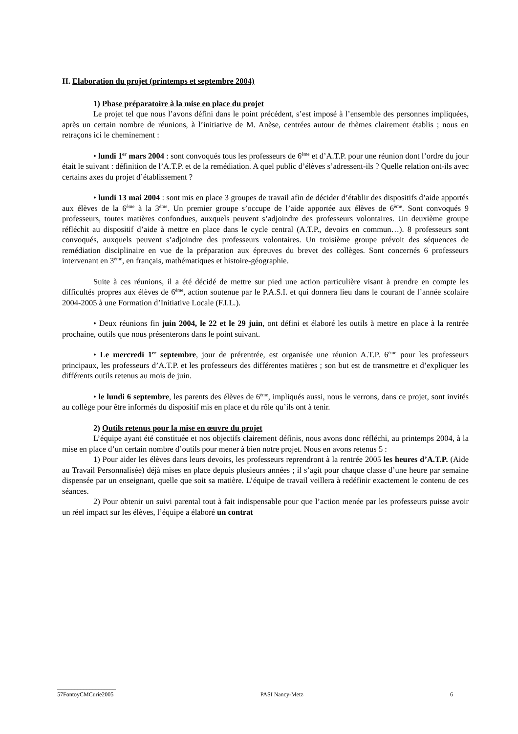II. Elaboration du projet (printemps et septembre 2004)
1) Phase préparatoire à la mise en place du projet
Le projet tel que nous l’avons défini dans le point précédent, s’est imposé à l’ensemble des personnes impliquées, après un certain nombre de réunions, à l’initiative de M. Anèse, centrées autour de thèmes clairement établis ; nous en retraçons ici le cheminement :
• lundi 1<sup>er</sup> mars 2004 : sont convoqués tous les professeurs de 6<sup>ème</sup> et d’A.T.P. pour une réunion dont l’ordre du jour était le suivant : définition de l’A.T.P. et de la remédiation. A quel public d’élèves s’adressent-ils ? Quelle relation ont-ils avec certains axes du projet d’établissement ?
• lundi 13 mai 2004 : sont mis en place 3 groupes de travail afin de décider d’établir des dispositifs d’aide apportés aux élèves de la 6<sup>ème</sup> à la 3<sup>ème</sup>. Un premier groupe s’occupe de l’aide apportée aux élèves de 6<sup>ème</sup>. Sont convoqués 9 professeurs, toutes matières confondues, auxquels peuvent s’adjoindre des professeurs volontaires. Un deuxième groupe réfléchit au dispositif d’aide à mettre en place dans le cycle central (A.T.P., devoirs en commun…). 8 professeurs sont convoqués, auxquels peuvent s’adjoindre des professeurs volontaires. Un troisième groupe prévoit des séquences de remédiation disciplinaire en vue de la préparation aux épreuves du brevet des collèges. Sont concernés 6 professeurs intervenant en 3<sup>ème</sup>, en français, mathématiques et histoire-géographie.
Suite à ces réunions, il a été décidé de mettre sur pied une action particulière visant à prendre en compte les difficultés propres aux élèves de 6<sup>ème</sup>, action soutenue par le P.A.S.I. et qui donnera lieu dans le courant de l’année scolaire 2004-2005 à une Formation d’Initiative Locale (F.I.L.).
• Deux réunions fin juin 2004, le 22 et le 29 juin, ont défini et élaboré les outils à mettre en place à la rentrée prochaine, outils que nous présenterons dans le point suivant.
• Le mercredi 1<sup>er</sup> septembre, jour de prérentrée, est organisée une réunion A.T.P. 6<sup>ème</sup> pour les professeurs principaux, les professeurs d’A.T.P. et les professeurs des différentes matières ; son but est de transmettre et d’expliquer les différents outils retenus au mois de juin.
• le lundi 6 septembre, les parents des élèves de 6<sup>ème</sup>, impliqués aussi, nous le verrons, dans ce projet, sont invités au collège pour être informés du dispositif mis en place et du rôle qu’ils ont à tenir.
2) Outils retenus pour la mise en œuvre du projet
L’équipe ayant été constituée et nos objectifs clairement définis, nous avons donc réfléchi, au printemps 2004, à la mise en place d’un certain nombre d’outils pour mener à bien notre projet. Nous en avons retenus 5 :
1) Pour aider les élèves dans leurs devoirs, les professeurs reprendront à la rentrée 2005 les heures d’A.T.P. (Aide au Travail Personnalisée) déjà mises en place depuis plusieurs années ; il s’agit pour chaque classe d’une heure par semaine dispensée par un enseignant, quelle que soit sa matière. L’équipe de travail veillera à redéfinir exactement le contenu de ces séances.
2) Pour obtenir un suivi parental tout à fait indispensable pour que l’action menée par les professeurs puisse avoir un réel impact sur les élèves, l’équipe a élaboré un contrat
____________________
57FontoyCMCurie2005 PASI Nancy-Metz 6